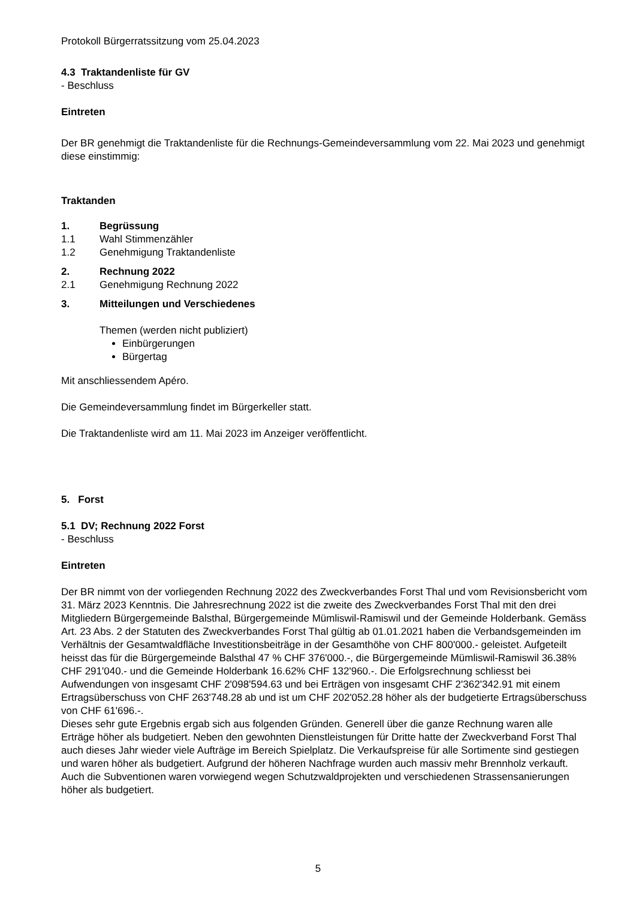Protokoll Bürgerratssitzung vom 25.04.2023
4.3 Traktandenliste für GV
- Beschluss
Eintreten
Der BR genehmigt die Traktandenliste für die Rechnungs-Gemeindeversammlung vom 22. Mai 2023 und genehmigt diese einstimmig:
Traktanden
1. Begrüssung
1.1 Wahl Stimmenzähler
1.2 Genehmigung Traktandenliste
2. Rechnung 2022
2.1 Genehmigung Rechnung 2022
3. Mitteilungen und Verschiedenes
Themen (werden nicht publiziert)
Einbürgerungen
Bürgertag
Mit anschliessendem Apéro.
Die Gemeindeversammlung findet im Bürgerkeller statt.
Die Traktandenliste wird am 11. Mai 2023 im Anzeiger veröffentlicht.
5. Forst
5.1 DV; Rechnung 2022 Forst
- Beschluss
Eintreten
Der BR nimmt von der vorliegenden Rechnung 2022 des Zweckverbandes Forst Thal und vom Revisionsbericht vom 31. März 2023 Kenntnis. Die Jahresrechnung 2022 ist die zweite des Zweckverbandes Forst Thal mit den drei Mitgliedern Bürgergemeinde Balsthal, Bürgergemeinde Mümliswil-Ramiswil und der Gemeinde Holderbank. Gemäss Art. 23 Abs. 2 der Statuten des Zweckverbandes Forst Thal gültig ab 01.01.2021 haben die Verbandsgemeinden im Verhältnis der Gesamtwaldfläche Investitionsbeiträge in der Gesamthöhe von CHF 800'000.- geleistet. Aufgeteilt heisst das für die Bürgergemeinde Balsthal 47 % CHF 376'000.-, die Bürgergemeinde Mümliswil-Ramiswil 36.38% CHF 291'040.- und die Gemeinde Holderbank 16.62% CHF 132'960.-. Die Erfolgsrechnung schliesst bei Aufwendungen von insgesamt CHF 2'098'594.63 und bei Erträgen von insgesamt CHF 2'362'342.91 mit einem Ertragsüberschuss von CHF 263'748.28 ab und ist um CHF 202'052.28 höher als der budgetierte Ertragsüberschuss von CHF 61'696.-.
Dieses sehr gute Ergebnis ergab sich aus folgenden Gründen. Generell über die ganze Rechnung waren alle Erträge höher als budgetiert. Neben den gewohnten Dienstleistungen für Dritte hatte der Zweckverband Forst Thal auch dieses Jahr wieder viele Aufträge im Bereich Spielplatz. Die Verkaufspreise für alle Sortimente sind gestiegen und waren höher als budgetiert. Aufgrund der höheren Nachfrage wurden auch massiv mehr Brennholz verkauft. Auch die Subventionen waren vorwiegend wegen Schutzwaldprojekten und verschiedenen Strassensanierungen höher als budgetiert.
5